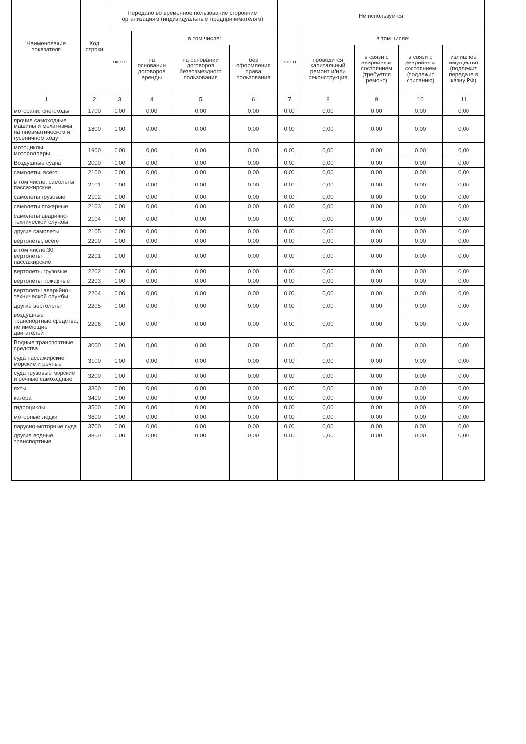| Наименование показателя | Код строки | Передано во временное пользование сторонним организациям (индивидуальным предпринимателям) | | | | Не используется | | | | |
| --- | --- | --- | --- | --- | --- | --- | --- | --- | --- | --- |
| | | всего | в том числе: | | | всего | в том числе: | | | |
| | | | на основании договоров аренды | на основании договоров безвозмездного пользования | без оформления права пользования | | проводится капитальный ремонт и/или реконструкция | в связи с аварийным состоянием (требуется ремонт) | в связи с аварийным состоянием (подлежит списанию) | излишнее имущество (подлежит передаче в казну РФ) |
| 1 | 2 | 3 | 4 | 5 | 6 | 7 | 8 | 9 | 10 | 11 |
| мотосани, снегоходы | 1700 | 0,00 | 0,00 | 0,00 | 0,00 | 0,00 | 0,00 | 0,00 | 0,00 | 0,00 |
| прочие самоходные машины и механизмы на пневматическом и гусеничном ходу | 1800 | 0,00 | 0,00 | 0,00 | 0,00 | 0,00 | 0,00 | 0,00 | 0,00 | 0,00 |
| мотоциклы, мотороллеры | 1900 | 0,00 | 0,00 | 0,00 | 0,00 | 0,00 | 0,00 | 0,00 | 0,00 | 0,00 |
| Воздушные судна | 2000 | 0,00 | 0,00 | 0,00 | 0,00 | 0,00 | 0,00 | 0,00 | 0,00 | 0,00 |
| самолеты, всего | 2100 | 0,00 | 0,00 | 0,00 | 0,00 | 0,00 | 0,00 | 0,00 | 0,00 | 0,00 |
| в том числе: самолеты пассажирские | 2101 | 0,00 | 0,00 | 0,00 | 0,00 | 0,00 | 0,00 | 0,00 | 0,00 | 0,00 |
| самолеты грузовые | 2102 | 0,00 | 0,00 | 0,00 | 0,00 | 0,00 | 0,00 | 0,00 | 0,00 | 0,00 |
| самолеты пожарные | 2103 | 0,00 | 0,00 | 0,00 | 0,00 | 0,00 | 0,00 | 0,00 | 0,00 | 0,00 |
| самолеты аварийно-технической службы | 2104 | 0,00 | 0,00 | 0,00 | 0,00 | 0,00 | 0,00 | 0,00 | 0,00 | 0,00 |
| другие самолеты | 2105 | 0,00 | 0,00 | 0,00 | 0,00 | 0,00 | 0,00 | 0,00 | 0,00 | 0,00 |
| вертолеты, всего | 2200 | 0,00 | 0,00 | 0,00 | 0,00 | 0,00 | 0,00 | 0,00 | 0,00 | 0,00 |
| в том числе:30 вертолеты пассажирские | 2201 | 0,00 | 0,00 | 0,00 | 0,00 | 0,00 | 0,00 | 0,00 | 0,00 | 0,00 |
| вертолеты грузовые | 2202 | 0,00 | 0,00 | 0,00 | 0,00 | 0,00 | 0,00 | 0,00 | 0,00 | 0,00 |
| вертолеты пожарные | 2203 | 0,00 | 0,00 | 0,00 | 0,00 | 0,00 | 0,00 | 0,00 | 0,00 | 0,00 |
| вертолеты аварийно-технической службы | 2204 | 0,00 | 0,00 | 0,00 | 0,00 | 0,00 | 0,00 | 0,00 | 0,00 | 0,00 |
| другие вертолеты | 2205 | 0,00 | 0,00 | 0,00 | 0,00 | 0,00 | 0,00 | 0,00 | 0,00 | 0,00 |
| воздушные транспортные средства, не имеющие двигателей | 2206 | 0,00 | 0,00 | 0,00 | 0,00 | 0,00 | 0,00 | 0,00 | 0,00 | 0,00 |
| Водные транспортные средства | 3000 | 0,00 | 0,00 | 0,00 | 0,00 | 0,00 | 0,00 | 0,00 | 0,00 | 0,00 |
| суда пассажирские морские и речные | 3100 | 0,00 | 0,00 | 0,00 | 0,00 | 0,00 | 0,00 | 0,00 | 0,00 | 0,00 |
| суда грузовые морские и речные самоходные | 3200 | 0,00 | 0,00 | 0,00 | 0,00 | 0,00 | 0,00 | 0,00 | 0,00 | 0,00 |
| яхты | 3300 | 0,00 | 0,00 | 0,00 | 0,00 | 0,00 | 0,00 | 0,00 | 0,00 | 0,00 |
| катера | 3400 | 0,00 | 0,00 | 0,00 | 0,00 | 0,00 | 0,00 | 0,00 | 0,00 | 0,00 |
| гидроциклы | 3500 | 0,00 | 0,00 | 0,00 | 0,00 | 0,00 | 0,00 | 0,00 | 0,00 | 0,00 |
| моторные лодки | 3600 | 0,00 | 0,00 | 0,00 | 0,00 | 0,00 | 0,00 | 0,00 | 0,00 | 0,00 |
| парусно-моторные суда | 3700 | 0,00 | 0,00 | 0,00 | 0,00 | 0,00 | 0,00 | 0,00 | 0,00 | 0,00 |
| другие водные транспортные | 3800 | 0,00 | 0,00 | 0,00 | 0,00 | 0,00 | 0,00 | 0,00 | 0,00 | 0,00 |